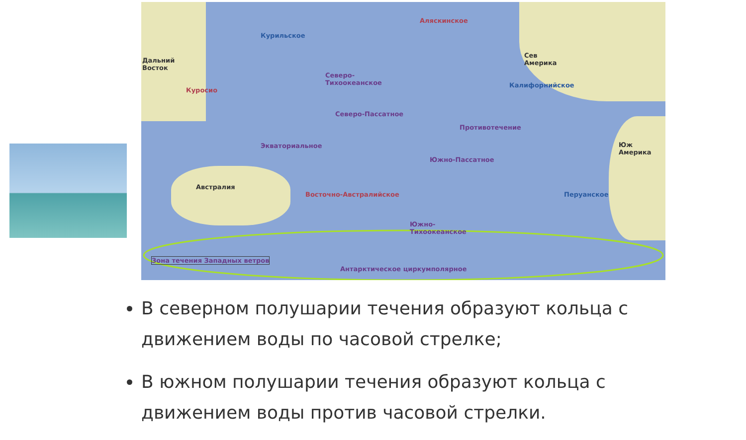Дальний
Восток
Сев
Америка
Юж
Америка
Австралия
Курильское
Аляскинское
Калифорнийское
Куросио
Северо-
Тихоокеанское
Северо-Пассатное
Противотечение
Экваториальное
Южно-Пассатное
Восточно-Австралийское Перуанское
Южно-
Тихоокеанское
Зона течения Западных ветров
Антарктическое циркумполярное
В северном полушарии течения образуют кольца с движением воды по часовой стрелке;
В южном полушарии течения образуют кольца с движением воды против часовой стрелки.